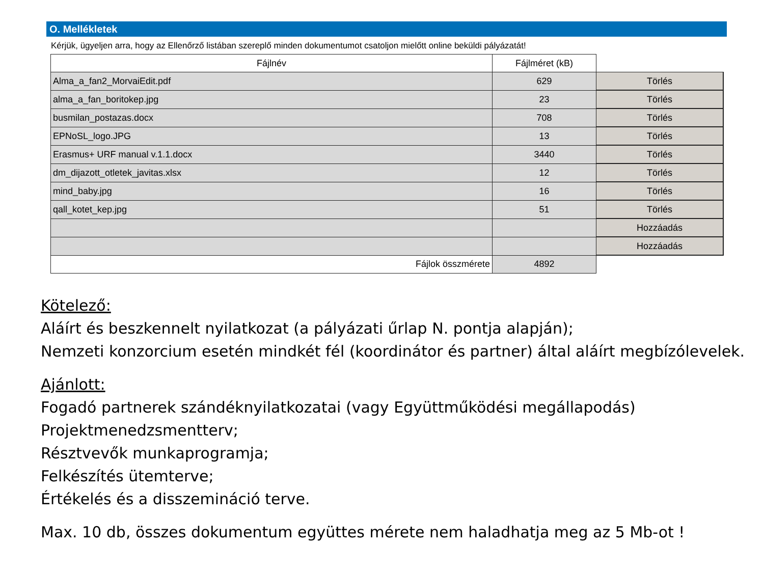O. Mellékletek
Kérjük, ügyeljen arra, hogy az Ellenőrző listában szereplő minden dokumentumot csatoljon mielőtt online beküldi pályázatát!
| Fájlnév | Fájlméret (kB) | |
| Alma_a_fan2_MorvaiEdit.pdf | 629 | Törlés |
| alma_a_fan_boritokep.jpg | 23 | Törlés |
| busmilan_postazas.docx | 708 | Törlés |
| EPNoSL_logo.JPG | 13 | Törlés |
| Erasmus+ URF manual v.1.1.docx | 3440 | Törlés |
| dm_dijazott_otletek_javitas.xlsx | 12 | Törlés |
| mind_baby.jpg | 16 | Törlés |
| qall_kotet_kep.jpg | 51 | Törlés |
| | | Hozzáadás |
| | | Hozzáadás |
| Fájlok összmérete | 4892 | |
Kötelező:
Aláírt és beszkennelt nyilatkozat (a pályázati űrlap N. pontja alapján);
Nemzeti konzorcium esetén mindkét fél (koordinátor és partner) által aláírt megbízólevelek.
Ajánlott:
Fogadó partnerek szándéknyilatkozatai (vagy Együttműködési megállapodás)
Projektmenedzsmentterv;
Résztvevők munkaprogramja;
Felkészítés ütemterve;
Értékelés és a disszemináció terve.
Max. 10 db, összes dokumentum együttes mérete nem haladhatja meg az 5 Mb-ot !